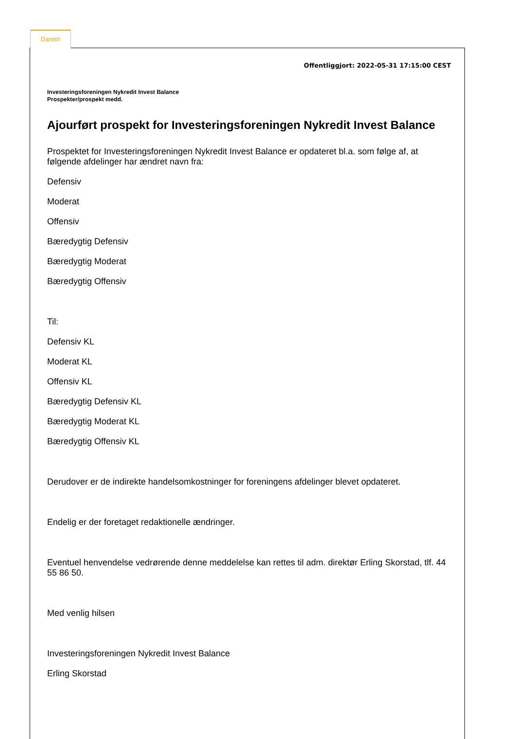Danish
Offentliggjort: 2022-05-31 17:15:00 CEST
Investeringsforeningen Nykredit Invest Balance
Prospekter/prospekt medd.
Ajourført prospekt for Investeringsforeningen Nykredit Invest Balance
Prospektet for Investeringsforeningen Nykredit Invest Balance er opdateret bl.a. som følge af, at følgende afdelinger har ændret navn fra:
Defensiv
Moderat
Offensiv
Bæredygtig Defensiv
Bæredygtig Moderat
Bæredygtig Offensiv
Til:
Defensiv KL
Moderat KL
Offensiv KL
Bæredygtig Defensiv KL
Bæredygtig Moderat KL
Bæredygtig Offensiv KL
Derudover er de indirekte handelsomkostninger for foreningens afdelinger blevet opdateret.
Endelig er der foretaget redaktionelle ændringer.
Eventuel henvendelse vedrørende denne meddelelse kan rettes til adm. direktør Erling Skorstad, tlf. 44 55 86 50.
Med venlig hilsen
Investeringsforeningen Nykredit Invest Balance
Erling Skorstad